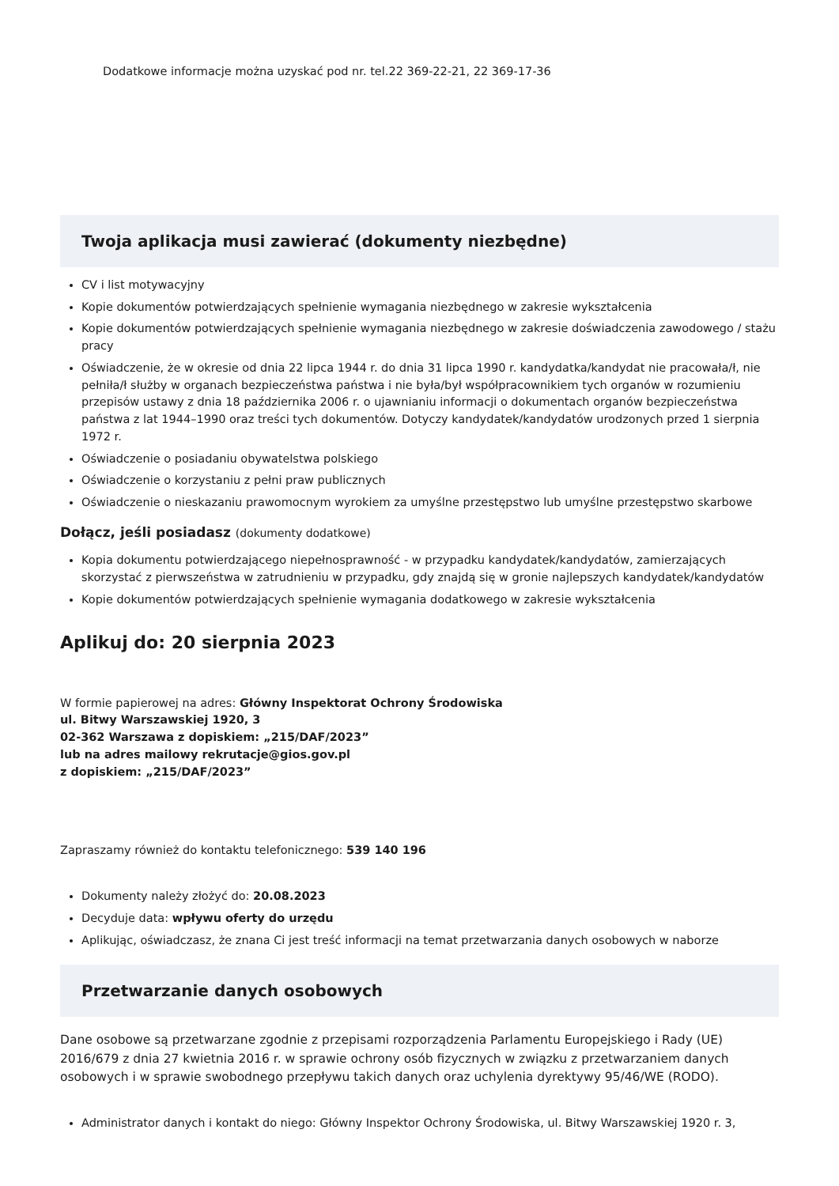Dodatkowe informacje można uzyskać pod nr. tel.22 369-22-21, 22 369-17-36
Twoja aplikacja musi zawierać (dokumenty niezbędne)
CV i list motywacyjny
Kopie dokumentów potwierdzających spełnienie wymagania niezbędnego w zakresie wykształcenia
Kopie dokumentów potwierdzających spełnienie wymagania niezbędnego w zakresie doświadczenia zawodowego / stażu pracy
Oświadczenie, że w okresie od dnia 22 lipca 1944 r. do dnia 31 lipca 1990 r. kandydatka/kandydat nie pracowała/ł, nie pełniła/ł służby w organach bezpieczeństwa państwa i nie była/był współpracownikiem tych organów w rozumieniu przepisów ustawy z dnia 18 października 2006 r. o ujawnianiu informacji o dokumentach organów bezpieczeństwa państwa z lat 1944–1990 oraz treści tych dokumentów. Dotyczy kandydatek/kandydatów urodzonych przed 1 sierpnia 1972 r.
Oświadczenie o posiadaniu obywatelstwa polskiego
Oświadczenie o korzystaniu z pełni praw publicznych
Oświadczenie o nieskazaniu prawomocnym wyrokiem za umyślne przestępstwo lub umyślne przestępstwo skarbowe
Dołącz, jeśli posiadasz (dokumenty dodatkowe)
Kopia dokumentu potwierdzającego niepełnosprawność - w przypadku kandydatek/kandydatów, zamierzających skorzystać z pierwszeństwa w zatrudnieniu w przypadku, gdy znajdą się w gronie najlepszych kandydatek/kandydatów
Kopie dokumentów potwierdzających spełnienie wymagania dodatkowego w zakresie wykształcenia
Aplikuj do: 20 sierpnia 2023
W formie papierowej na adres: Główny Inspektorat Ochrony Środowiska
ul. Bitwy Warszawskiej 1920, 3
02-362 Warszawa z dopiskiem: „215/DAF/2023”
lub na adres mailowy rekrutacje@gios.gov.pl
z dopiskiem: „215/DAF/2023”
Zapraszamy również do kontaktu telefonicznego: 539 140 196
Dokumenty należy złożyć do: 20.08.2023
Decyduje data: wpływu oferty do urzędu
Aplikując, oświadczasz, że znana Ci jest treść informacji na temat przetwarzania danych osobowych w naborze
Przetwarzanie danych osobowych
Dane osobowe są przetwarzane zgodnie z przepisami rozporządzenia Parlamentu Europejskiego i Rady (UE) 2016/679 z dnia 27 kwietnia 2016 r. w sprawie ochrony osób fizycznych w związku z przetwarzaniem danych osobowych i w sprawie swobodnego przepływu takich danych oraz uchylenia dyrektywy 95/46/WE (RODO).
Administrator danych i kontakt do niego: Główny Inspektor Ochrony Środowiska, ul. Bitwy Warszawskiej 1920 r. 3,